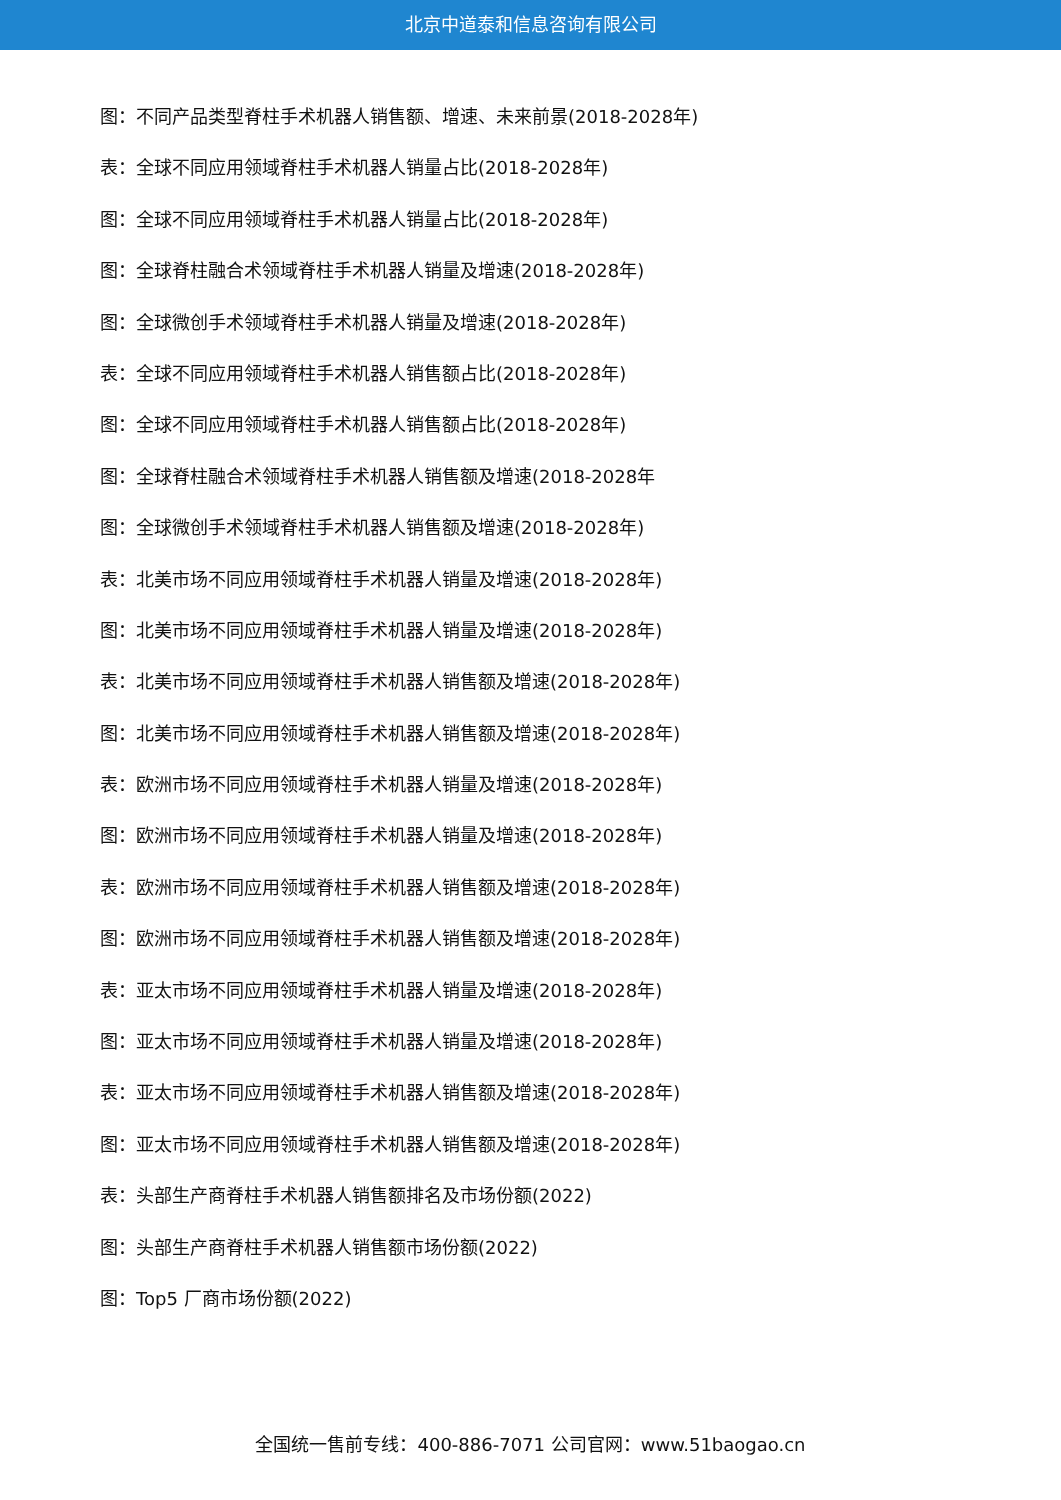北京中道泰和信息咨询有限公司
图：不同产品类型脊柱手术机器人销售额、增速、未来前景(2018-2028年)
表：全球不同应用领域脊柱手术机器人销量占比(2018-2028年)
图：全球不同应用领域脊柱手术机器人销量占比(2018-2028年)
图：全球脊柱融合术领域脊柱手术机器人销量及增速(2018-2028年)
图：全球微创手术领域脊柱手术机器人销量及增速(2018-2028年)
表：全球不同应用领域脊柱手术机器人销售额占比(2018-2028年)
图：全球不同应用领域脊柱手术机器人销售额占比(2018-2028年)
图：全球脊柱融合术领域脊柱手术机器人销售额及增速(2018-2028年
图：全球微创手术领域脊柱手术机器人销售额及增速(2018-2028年)
表：北美市场不同应用领域脊柱手术机器人销量及增速(2018-2028年)
图：北美市场不同应用领域脊柱手术机器人销量及增速(2018-2028年)
表：北美市场不同应用领域脊柱手术机器人销售额及增速(2018-2028年)
图：北美市场不同应用领域脊柱手术机器人销售额及增速(2018-2028年)
表：欧洲市场不同应用领域脊柱手术机器人销量及增速(2018-2028年)
图：欧洲市场不同应用领域脊柱手术机器人销量及增速(2018-2028年)
表：欧洲市场不同应用领域脊柱手术机器人销售额及增速(2018-2028年)
图：欧洲市场不同应用领域脊柱手术机器人销售额及增速(2018-2028年)
表：亚太市场不同应用领域脊柱手术机器人销量及增速(2018-2028年)
图：亚太市场不同应用领域脊柱手术机器人销量及增速(2018-2028年)
表：亚太市场不同应用领域脊柱手术机器人销售额及增速(2018-2028年)
图：亚太市场不同应用领域脊柱手术机器人销售额及增速(2018-2028年)
表：头部生产商脊柱手术机器人销售额排名及市场份额(2022)
图：头部生产商脊柱手术机器人销售额市场份额(2022)
图：Top5 厂商市场份额(2022)
全国统一售前专线：400-886-7071 公司官网：www.51baogao.cn